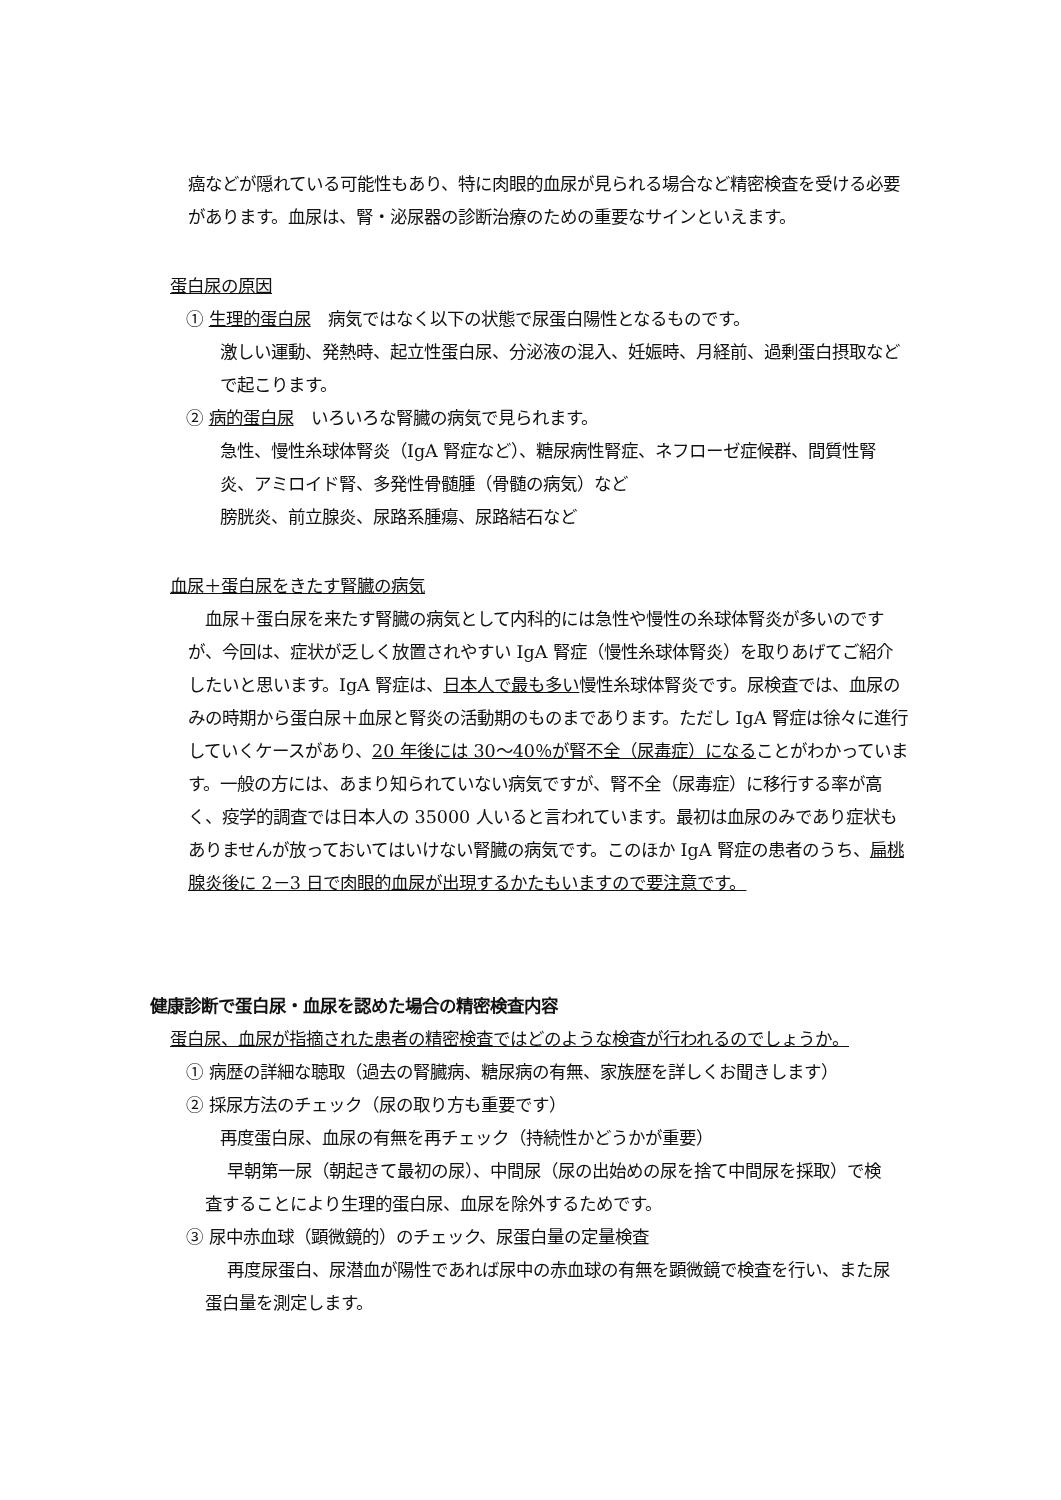癌などが隠れている可能性もあり、特に肉眼的血尿が見られる場合など精密検査を受ける必要があります。血尿は、腎・泌尿器の診断治療のための重要なサインといえます。
蛋白尿の原因
① 生理的蛋白尿　病気ではなく以下の状態で尿蛋白陽性となるものです。
激しい運動、発熱時、起立性蛋白尿、分泌液の混入、妊娠時、月経前、過剰蛋白摂取などで起こります。
② 病的蛋白尿　いろいろな腎臓の病気で見られます。
急性、慢性糸球体腎炎（IgA 腎症など）、糖尿病性腎症、ネフローゼ症候群、間質性腎炎、アミロイド腎、多発性骨髄腫（骨髄の病気）など
膀胱炎、前立腺炎、尿路系腫瘍、尿路結石など
血尿＋蛋白尿をきたす腎臓の病気
　血尿＋蛋白尿を来たす腎臓の病気として内科的には急性や慢性の糸球体腎炎が多いのですが、今回は、症状が乏しく放置されやすい IgA 腎症（慢性糸球体腎炎）を取りあげてご紹介したいと思います。IgA 腎症は、日本人で最も多い慢性糸球体腎炎です。尿検査では、血尿のみの時期から蛋白尿＋血尿と腎炎の活動期のものまであります。ただし IgA 腎症は徐々に進行していくケースがあり、20 年後には 30～40％が腎不全（尿毒症）になることがわかっています。一般の方には、あまり知られていない病気ですが、腎不全（尿毒症）に移行する率が高く、疫学的調査では日本人の 35000 人いると言われています。最初は血尿のみであり症状もありませんが放っておいてはいけない腎臓の病気です。このほか IgA 腎症の患者のうち、扁桃腺炎後に 2－3 日で肉眼的血尿が出現するかたもいますので要注意です。
健康診断で蛋白尿・血尿を認めた場合の精密検査内容
蛋白尿、血尿が指摘された患者の精密検査ではどのような検査が行われるのでしょうか。
① 病歴の詳細な聴取（過去の腎臓病、糖尿病の有無、家族歴を詳しくお聞きします）
② 採尿方法のチェック（尿の取り方も重要です）
再度蛋白尿、血尿の有無を再チェック（持続性かどうかが重要）
早朝第一尿（朝起きて最初の尿）、中間尿（尿の出始めの尿を捨て中間尿を採取）で検査することにより生理的蛋白尿、血尿を除外するためです。
③ 尿中赤血球（顕微鏡的）のチェック、尿蛋白量の定量検査
再度尿蛋白、尿潜血が陽性であれば尿中の赤血球の有無を顕微鏡で検査を行い、また尿蛋白量を測定します。